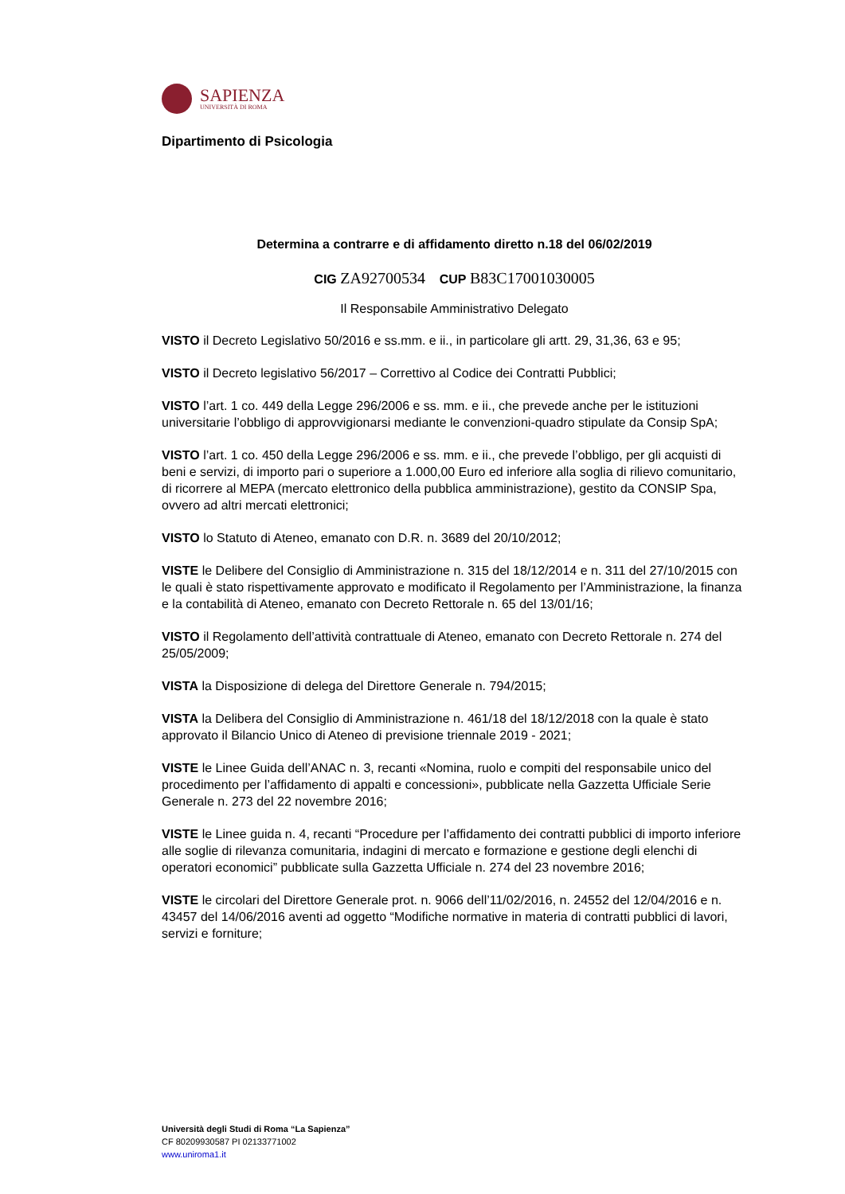SAPIENZA
UNIVERSITÀ DI ROMA
Dipartimento di Psicologia
Determina a contrarre e di affidamento diretto n.18 del 06/02/2019
CIG ZA92700534 CUP B83C17001030005
Il Responsabile Amministrativo Delegato
VISTO il Decreto Legislativo 50/2016 e ss.mm. e ii., in particolare gli artt. 29, 31,36, 63 e 95;
VISTO il Decreto legislativo 56/2017 – Correttivo al Codice dei Contratti Pubblici;
VISTO l’art. 1 co. 449 della Legge 296/2006 e ss. mm. e ii., che prevede anche per le istituzioni universitarie l’obbligo di approvvigionarsi mediante le convenzioni-quadro stipulate da Consip SpA;
VISTO l’art. 1 co. 450 della Legge 296/2006 e ss. mm. e ii., che prevede l’obbligo, per gli acquisti di beni e servizi, di importo pari o superiore a 1.000,00 Euro ed inferiore alla soglia di rilievo comunitario, di ricorrere al MEPA (mercato elettronico della pubblica amministrazione), gestito da CONSIP Spa, ovvero ad altri mercati elettronici;
VISTO lo Statuto di Ateneo, emanato con D.R. n. 3689 del 20/10/2012;
VISTE le Delibere del Consiglio di Amministrazione n. 315 del 18/12/2014 e n. 311 del 27/10/2015 con le quali è stato rispettivamente approvato e modificato il Regolamento per l’Amministrazione, la finanza e la contabilità di Ateneo, emanato con Decreto Rettorale n. 65 del 13/01/16;
VISTO il Regolamento dell’attività contrattuale di Ateneo, emanato con Decreto Rettorale n. 274 del 25/05/2009;
VISTA la Disposizione di delega del Direttore Generale n. 794/2015;
VISTA la Delibera del Consiglio di Amministrazione n. 461/18 del 18/12/2018 con la quale è stato approvato il Bilancio Unico di Ateneo di previsione triennale 2019 - 2021;
VISTE le Linee Guida dell’ANAC n. 3, recanti «Nomina, ruolo e compiti del responsabile unico del procedimento per l’affidamento di appalti e concessioni», pubblicate nella Gazzetta Ufficiale Serie Generale n. 273 del 22 novembre 2016;
VISTE le Linee guida n. 4, recanti “Procedure per l’affidamento dei contratti pubblici di importo inferiore alle soglie di rilevanza comunitaria, indagini di mercato e formazione e gestione degli elenchi di operatori economici” pubblicate sulla Gazzetta Ufficiale n. 274 del 23 novembre 2016;
VISTE le circolari del Direttore Generale prot. n. 9066 dell’11/02/2016, n. 24552 del 12/04/2016 e n. 43457 del 14/06/2016 aventi ad oggetto “Modifiche normative in materia di contratti pubblici di lavori, servizi e forniture;
Università degli Studi di Roma “La Sapienza”
CF 80209930587 PI 02133771002
www.uniroma1.it